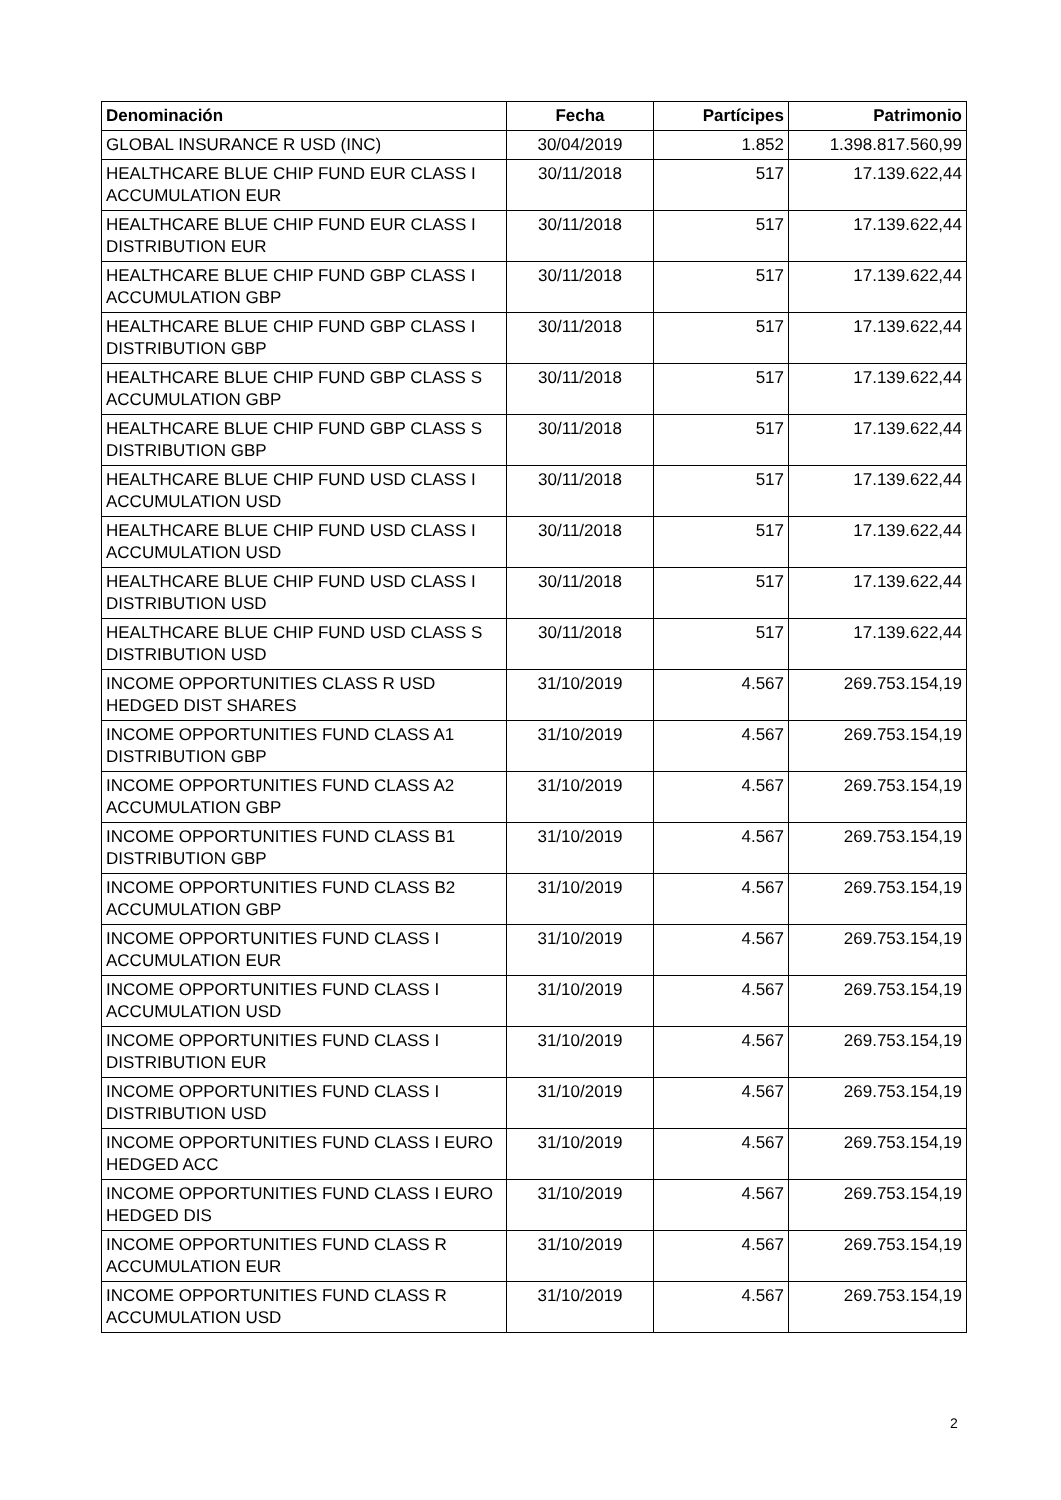| Denominación | Fecha | Partícipes | Patrimonio |
| --- | --- | --- | --- |
| GLOBAL INSURANCE R USD (INC) | 30/04/2019 | 1.852 | 1.398.817.560,99 |
| HEALTHCARE BLUE CHIP FUND EUR CLASS I ACCUMULATION EUR | 30/11/2018 | 517 | 17.139.622,44 |
| HEALTHCARE BLUE CHIP FUND EUR CLASS I DISTRIBUTION EUR | 30/11/2018 | 517 | 17.139.622,44 |
| HEALTHCARE BLUE CHIP FUND GBP CLASS I ACCUMULATION GBP | 30/11/2018 | 517 | 17.139.622,44 |
| HEALTHCARE BLUE CHIP FUND GBP CLASS I DISTRIBUTION GBP | 30/11/2018 | 517 | 17.139.622,44 |
| HEALTHCARE BLUE CHIP FUND GBP CLASS S ACCUMULATION GBP | 30/11/2018 | 517 | 17.139.622,44 |
| HEALTHCARE BLUE CHIP FUND GBP CLASS S DISTRIBUTION GBP | 30/11/2018 | 517 | 17.139.622,44 |
| HEALTHCARE BLUE CHIP FUND USD CLASS I ACCUMULATION USD | 30/11/2018 | 517 | 17.139.622,44 |
| HEALTHCARE BLUE CHIP FUND USD CLASS I ACCUMULATION USD | 30/11/2018 | 517 | 17.139.622,44 |
| HEALTHCARE BLUE CHIP FUND USD CLASS I DISTRIBUTION USD | 30/11/2018 | 517 | 17.139.622,44 |
| HEALTHCARE BLUE CHIP FUND USD CLASS S DISTRIBUTION USD | 30/11/2018 | 517 | 17.139.622,44 |
| INCOME OPPORTUNITIES CLASS R USD HEDGED DIST SHARES | 31/10/2019 | 4.567 | 269.753.154,19 |
| INCOME OPPORTUNITIES FUND CLASS A1 DISTRIBUTION GBP | 31/10/2019 | 4.567 | 269.753.154,19 |
| INCOME OPPORTUNITIES FUND CLASS A2 ACCUMULATION GBP | 31/10/2019 | 4.567 | 269.753.154,19 |
| INCOME OPPORTUNITIES FUND CLASS B1 DISTRIBUTION GBP | 31/10/2019 | 4.567 | 269.753.154,19 |
| INCOME OPPORTUNITIES FUND CLASS B2 ACCUMULATION GBP | 31/10/2019 | 4.567 | 269.753.154,19 |
| INCOME OPPORTUNITIES FUND CLASS I ACCUMULATION EUR | 31/10/2019 | 4.567 | 269.753.154,19 |
| INCOME OPPORTUNITIES FUND CLASS I ACCUMULATION USD | 31/10/2019 | 4.567 | 269.753.154,19 |
| INCOME OPPORTUNITIES FUND CLASS I DISTRIBUTION EUR | 31/10/2019 | 4.567 | 269.753.154,19 |
| INCOME OPPORTUNITIES FUND CLASS I DISTRIBUTION USD | 31/10/2019 | 4.567 | 269.753.154,19 |
| INCOME OPPORTUNITIES FUND CLASS I EURO HEDGED ACC | 31/10/2019 | 4.567 | 269.753.154,19 |
| INCOME OPPORTUNITIES FUND CLASS I EURO HEDGED DIS | 31/10/2019 | 4.567 | 269.753.154,19 |
| INCOME OPPORTUNITIES FUND CLASS R ACCUMULATION EUR | 31/10/2019 | 4.567 | 269.753.154,19 |
| INCOME OPPORTUNITIES FUND CLASS R ACCUMULATION USD | 31/10/2019 | 4.567 | 269.753.154,19 |
2